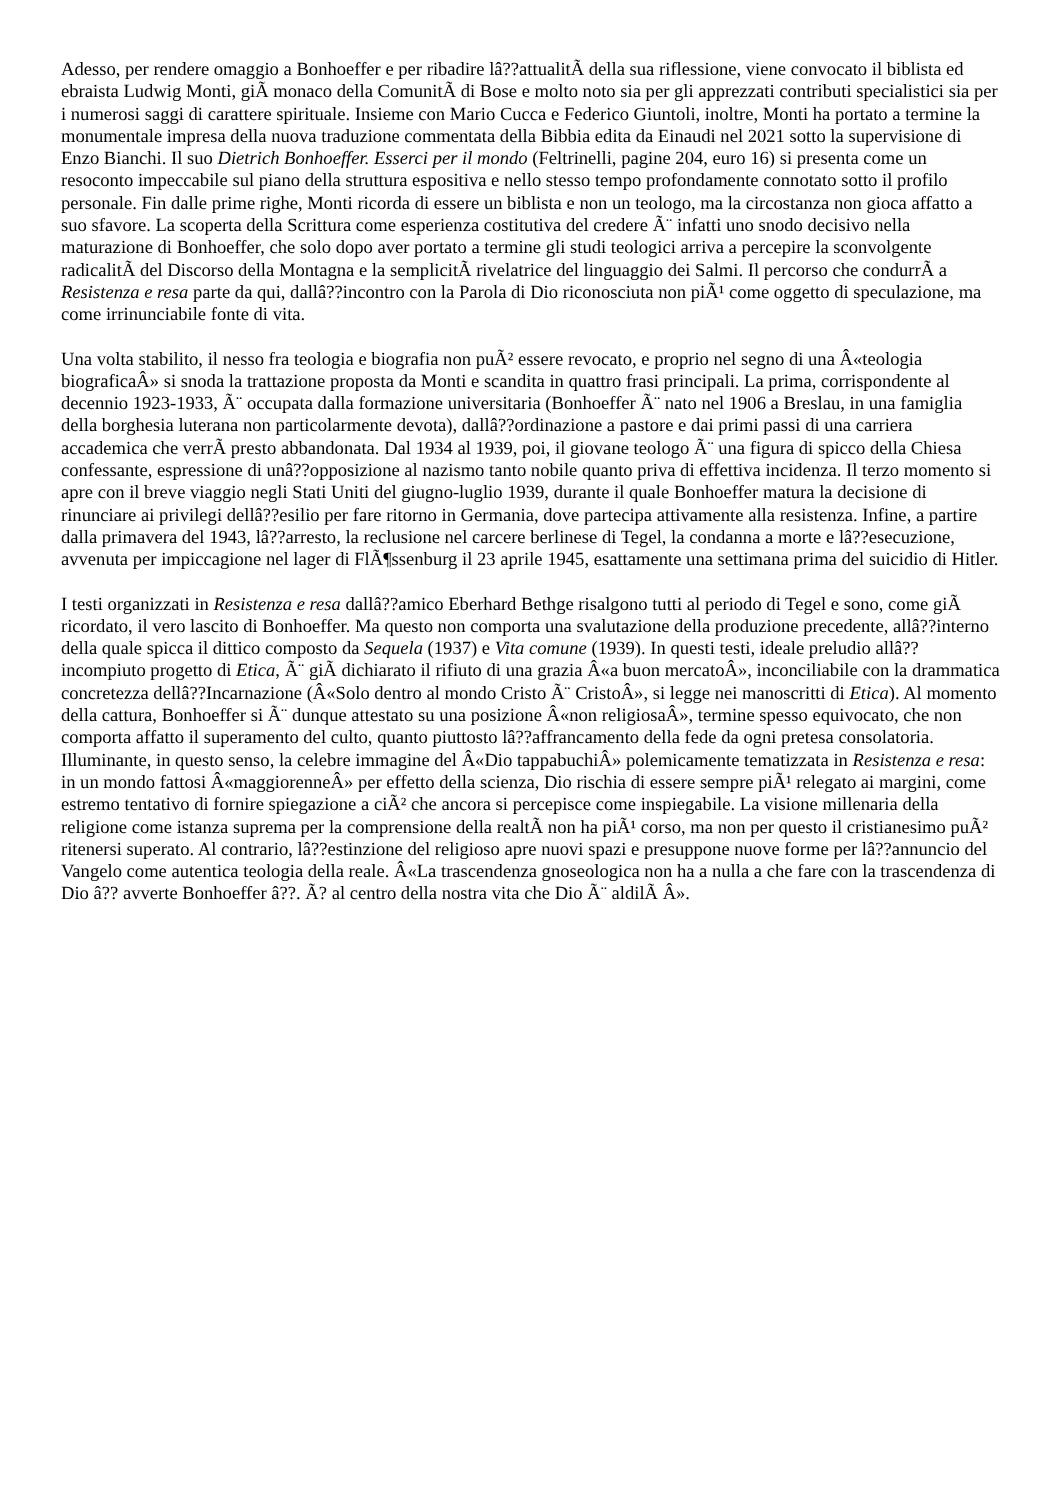Adesso, per rendere omaggio a Bonhoeffer e per ribadire lâ??attualitÃ della sua riflessione, viene convocato il biblista ed ebraista Ludwig Monti, giÃ monaco della ComunitÃ di Bose e molto noto sia per gli apprezzati contributi specialistici sia per i numerosi saggi di carattere spirituale. Insieme con Mario Cucca e Federico Giuntoli, inoltre, Monti ha portato a termine la monumentale impresa della nuova traduzione commentata della Bibbia edita da Einaudi nel 2021 sotto la supervisione di Enzo Bianchi. Il suo Dietrich Bonhoeffer. Esserci per il mondo (Feltrinelli, pagine 204, euro 16) si presenta come un resoconto impeccabile sul piano della struttura espositiva e nello stesso tempo profondamente connotato sotto il profilo personale. Fin dalle prime righe, Monti ricorda di essere un biblista e non un teologo, ma la circostanza non gioca affatto a suo sfavore. La scoperta della Scrittura come esperienza costitutiva del credere Ã¨ infatti uno snodo decisivo nella maturazione di Bonhoeffer, che solo dopo aver portato a termine gli studi teologici arriva a percepire la sconvolgente radicalitÃ del Discorso della Montagna e la semplicitÃ rivelatrice del linguaggio dei Salmi. Il percorso che condurrÃ a Resistenza e resa parte da qui, dallâ??incontro con la Parola di Dio riconosciuta non piÃ¹ come oggetto di speculazione, ma come irrinunciabile fonte di vita.
Una volta stabilito, il nesso fra teologia e biografia non puÃ² essere revocato, e proprio nel segno di una Â«teologia biograficaÂ» si snoda la trattazione proposta da Monti e scandita in quattro frasi principali. La prima, corrispondente al decennio 1923-1933, Ã¨ occupata dalla formazione universitaria (Bonhoeffer Ã¨ nato nel 1906 a Breslau, in una famiglia della borghesia luterana non particolarmente devota), dallâ??ordinazione a pastore e dai primi passi di una carriera accademica che verrÃ presto abbandonata. Dal 1934 al 1939, poi, il giovane teologo Ã¨ una figura di spicco della Chiesa confessante, espressione di unâ??opposizione al nazismo tanto nobile quanto priva di effettiva incidenza. Il terzo momento si apre con il breve viaggio negli Stati Uniti del giugno-luglio 1939, durante il quale Bonhoeffer matura la decisione di rinunciare ai privilegi dellâ??esilio per fare ritorno in Germania, dove partecipa attivamente alla resistenza. Infine, a partire dalla primavera del 1943, lâ??arresto, la reclusione nel carcere berlinese di Tegel, la condanna a morte e lâ??esecuzione, avvenuta per impiccagione nel lager di FlÃ¶ssenburg il 23 aprile 1945, esattamente una settimana prima del suicidio di Hitler.
I testi organizzati in Resistenza e resa dallâ??amico Eberhard Bethge risalgono tutti al periodo di Tegel e sono, come giÃ ricordato, il vero lascito di Bonhoeffer. Ma questo non comporta una svalutazione della produzione precedente, allâ??interno della quale spicca il dittico composto da Sequela (1937) e Vita comune (1939). In questi testi, ideale preludio allâ??incompiuto progetto di Etica, Ã¨ giÃ dichiarato il rifiuto di una grazia Â«a buon mercatoÂ», inconciliabile con la drammatica concretezza dellâ??Incarnazione (Â«Solo dentro al mondo Cristo Ã¨ CristoÂ», si legge nei manoscritti di Etica). Al momento della cattura, Bonhoeffer si Ã¨ dunque attestato su una posizione Â«non religiosaÂ», termine spesso equivocato, che non comporta affatto il superamento del culto, quanto piuttosto lâ??affrancamento della fede da ogni pretesa consolatoria. Illuminante, in questo senso, la celebre immagine del Â«Dio tappabuchiÂ» polemicamente tematizzata in Resistenza e resa: in un mondo fattosi Â«maggiorenneÂ» per effetto della scienza, Dio rischia di essere sempre piÃ¹ relegato ai margini, come estremo tentativo di fornire spiegazione a ciÃ² che ancora si percepisce come inspiegabile. La visione millenaria della religione come istanza suprema per la comprensione della realtÃ non ha piÃ¹ corso, ma non per questo il cristianesimo puÃ² ritenersi superato. Al contrario, lâ??estinzione del religioso apre nuovi spazi e presuppone nuove forme per lâ??annuncio del Vangelo come autentica teologia della reale. Â«La trascendenza gnoseologica non ha a nulla a che fare con la trascendenza di Dio â?? avverte Bonhoeffer â??. Ã? al centro della nostra vita che Dio Ã¨ aldilÃ Â».